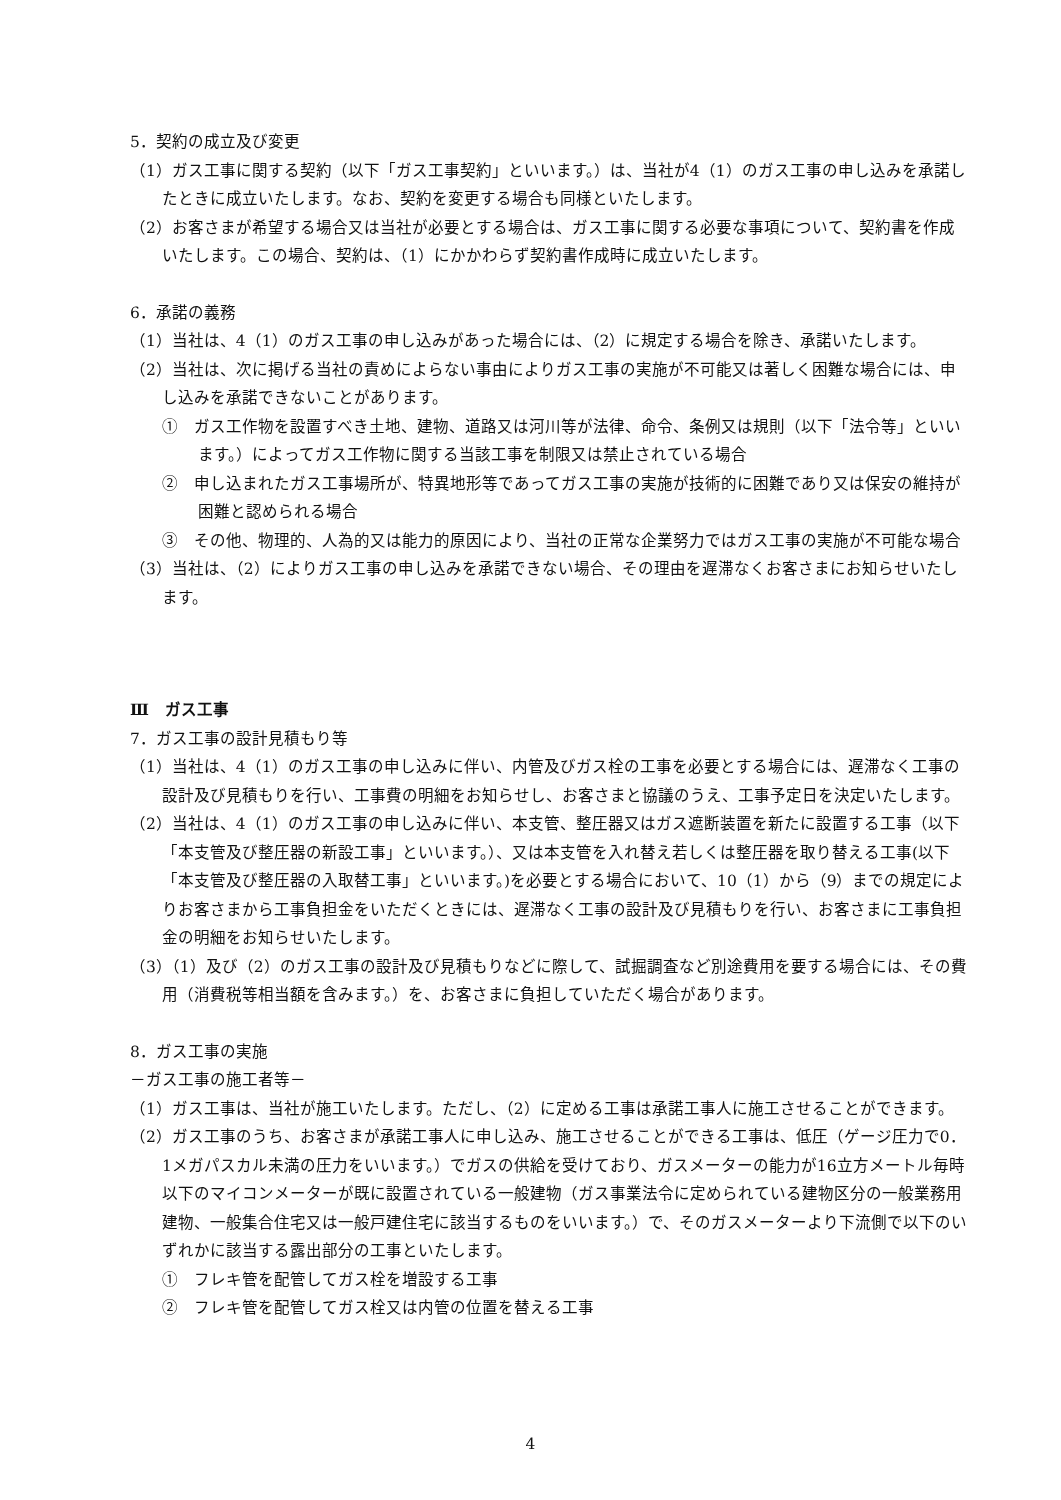5．契約の成立及び変更
（1）ガス工事に関する契約（以下「ガス工事契約」といいます。）は、当社が4（1）のガス工事の申し込みを承諾したときに成立いたします。なお、契約を変更する場合も同様といたします。
（2）お客さまが希望する場合又は当社が必要とする場合は、ガス工事に関する必要な事項について、契約書を作成いたします。この場合、契約は、（1）にかかわらず契約書作成時に成立いたします。
6．承諾の義務
（1）当社は、4（1）のガス工事の申し込みがあった場合には、（2）に規定する場合を除き、承諾いたします。
（2）当社は、次に掲げる当社の責めによらない事由によりガス工事の実施が不可能又は著しく困難な場合には、申し込みを承諾できないことがあります。
①　ガス工作物を設置すべき土地、建物、道路又は河川等が法律、命令、条例又は規則（以下「法令等」といいます。）によってガス工作物に関する当該工事を制限又は禁止されている場合
②　申し込まれたガス工事場所が、特異地形等であってガス工事の実施が技術的に困難であり又は保安の維持が困難と認められる場合
③　その他、物理的、人為的又は能力的原因により、当社の正常な企業努力ではガス工事の実施が不可能な場合
（3）当社は、（2）によりガス工事の申し込みを承諾できない場合、その理由を遅滞なくお客さまにお知らせいたします。
Ⅲ　ガス工事
7．ガス工事の設計見積もり等
（1）当社は、4（1）のガス工事の申し込みに伴い、内管及びガス栓の工事を必要とする場合には、遅滞なく工事の設計及び見積もりを行い、工事費の明細をお知らせし、お客さまと協議のうえ、工事予定日を決定いたします。
（2）当社は、4（1）のガス工事の申し込みに伴い、本支管、整圧器又はガス遮断装置を新たに設置する工事（以下「本支管及び整圧器の新設工事」といいます。）、又は本支管を入れ替え若しくは整圧器を取り替える工事(以下「本支管及び整圧器の入取替工事」といいます。)を必要とする場合において、10（1）から（9）までの規定によりお客さまから工事負担金をいただくときには、遅滞なく工事の設計及び見積もりを行い、お客さまに工事負担金の明細をお知らせいたします。
（3）（1）及び（2）のガス工事の設計及び見積もりなどに際して、試掘調査など別途費用を要する場合には、その費用（消費税等相当額を含みます。）を、お客さまに負担していただく場合があります。
8．ガス工事の実施
－ガス工事の施工者等－
（1）ガス工事は、当社が施工いたします。ただし、（2）に定める工事は承諾工事人に施工させることができます。
（2）ガス工事のうち、お客さまが承諾工事人に申し込み、施工させることができる工事は、低圧（ゲージ圧力で0．1メガパスカル未満の圧力をいいます。）でガスの供給を受けており、ガスメーターの能力が16立方メートル毎時以下のマイコンメーターが既に設置されている一般建物（ガス事業法令に定められている建物区分の一般業務用建物、一般集合住宅又は一般戸建住宅に該当するものをいいます。）で、そのガスメーターより下流側で以下のいずれかに該当する露出部分の工事といたします。
①　フレキ管を配管してガス栓を増設する工事
②　フレキ管を配管してガス栓又は内管の位置を替える工事
4